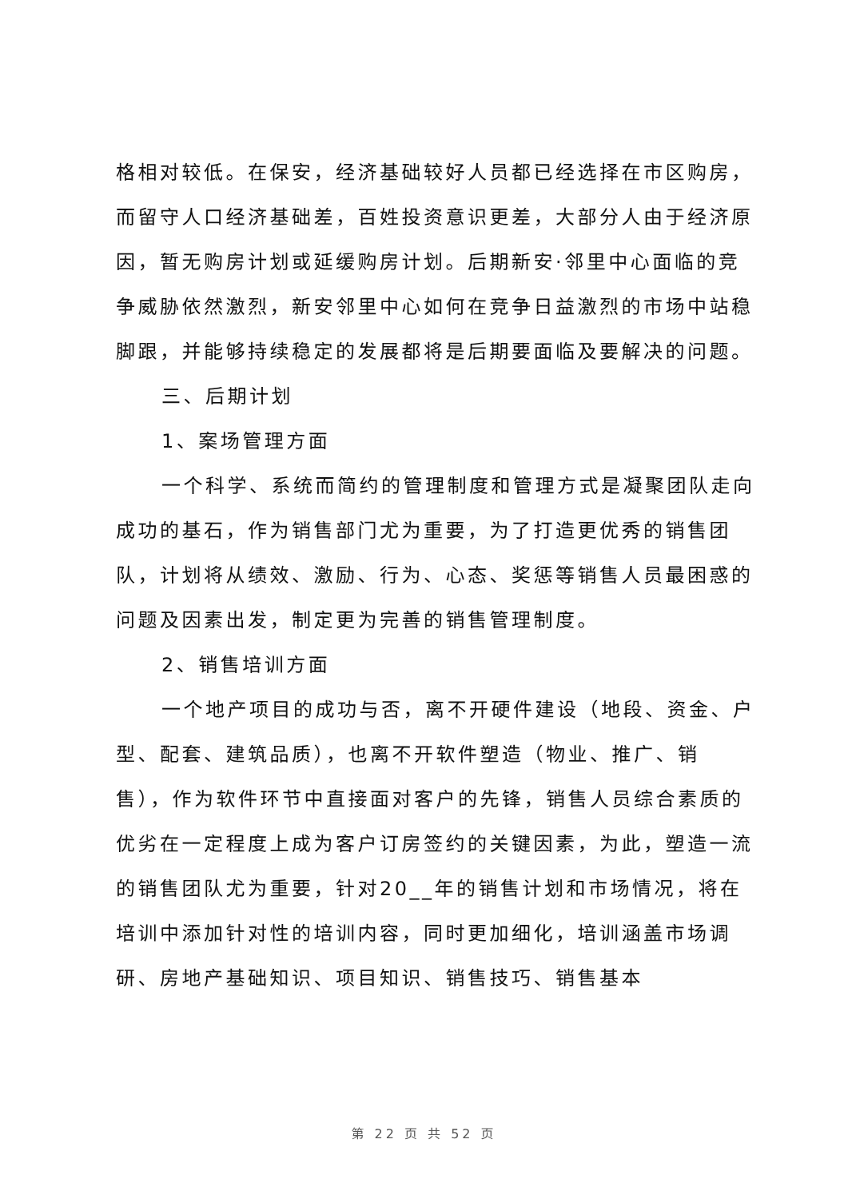格相对较低。在保安，经济基础较好人员都已经选择在市区购房，而留守人口经济基础差，百姓投资意识更差，大部分人由于经济原因，暂无购房计划或延缓购房计划。后期新安·邻里中心面临的竞争威胁依然激烈，新安邻里中心如何在竞争日益激烈的市场中站稳脚跟，并能够持续稳定的发展都将是后期要面临及要解决的问题。
三、后期计划
1、案场管理方面
一个科学、系统而简约的管理制度和管理方式是凝聚团队走向成功的基石，作为销售部门尤为重要，为了打造更优秀的销售团队，计划将从绩效、激励、行为、心态、奖惩等销售人员最困惑的问题及因素出发，制定更为完善的销售管理制度。
2、销售培训方面
一个地产项目的成功与否，离不开硬件建设（地段、资金、户型、配套、建筑品质），也离不开软件塑造（物业、推广、销售），作为软件环节中直接面对客户的先锋，销售人员综合素质的优劣在一定程度上成为客户订房签约的关键因素，为此，塑造一流的销售团队尤为重要，针对20__年的销售计划和市场情况，将在培训中添加针对性的培训内容，同时更加细化，培训涵盖市场调研、房地产基础知识、项目知识、销售技巧、销售基本
第 22 页 共 52 页